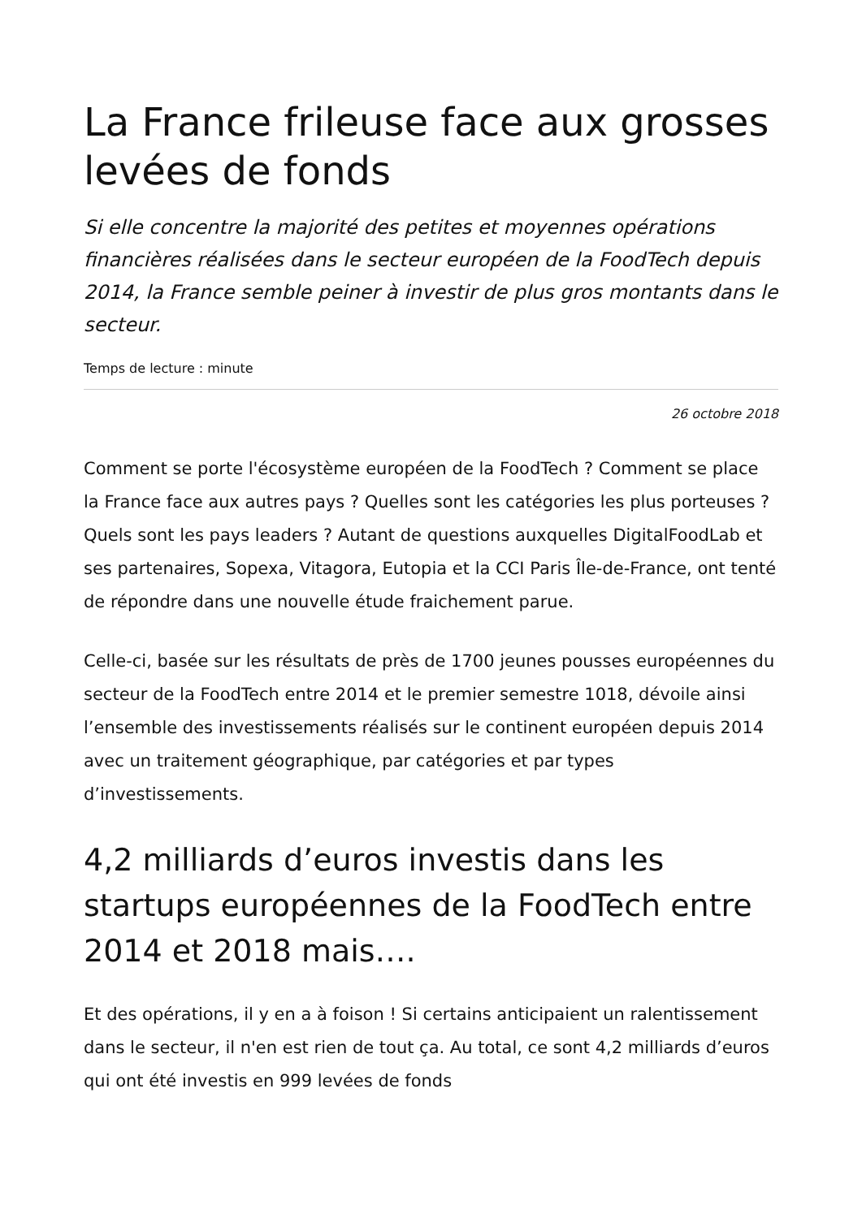La France frileuse face aux grosses levées de fonds
Si elle concentre la majorité des petites et moyennes opérations financières réalisées dans le secteur européen de la FoodTech depuis 2014, la France semble peiner à investir de plus gros montants dans le secteur.
Temps de lecture : minute
26 octobre 2018
Comment se porte l'écosystème européen de la FoodTech ? Comment se place la France face aux autres pays ? Quelles sont les catégories les plus porteuses ? Quels sont les pays leaders ? Autant de questions auxquelles DigitalFoodLab et ses partenaires, Sopexa, Vitagora, Eutopia et la CCI Paris Île-de-France, ont tenté de répondre dans une nouvelle étude fraichement parue.
Celle-ci, basée sur les résultats de près de 1700 jeunes pousses européennes du secteur de la FoodTech entre 2014 et le premier semestre 1018, dévoile ainsi l’ensemble des investissements réalisés sur le continent européen depuis 2014 avec un traitement géographique, par catégories et par types d’investissements.
4,2 milliards d’euros investis dans les startups européennes de la FoodTech entre 2014 et 2018 mais….
Et des opérations, il y en a à foison ! Si certains anticipaient un ralentissement dans le secteur, il n'en est rien de tout ça. Au total, ce sont 4,2 milliards d’euros qui ont été investis en 999 levées de fonds